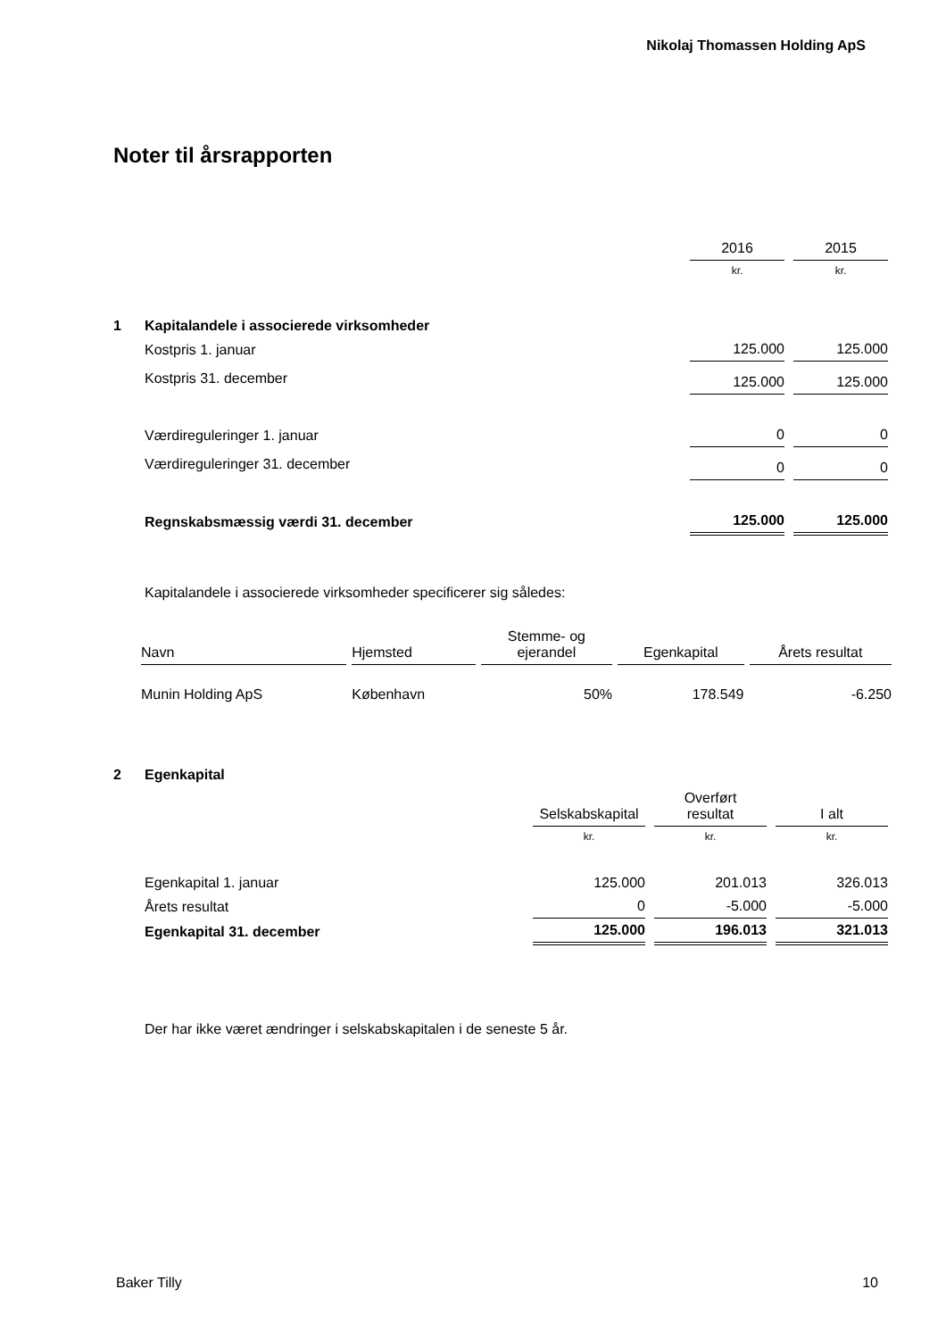Nikolaj Thomassen Holding ApS
Noter til årsrapporten
| | | 2016 | 2015 |
| | | kr. | kr. |
| 1 | Kapitalandele i associerede virksomheder | | |
| | Kostpris 1. januar | 125.000 | 125.000 |
| | Kostpris 31. december | 125.000 | 125.000 |
| | Værdireguleringer 1. januar | 0 | 0 |
| | Værdireguleringer 31. december | 0 | 0 |
| | Regnskabsmæssig værdi 31. december | 125.000 | 125.000 |
Kapitalandele i associerede virksomheder specificerer sig således:
| Navn | Hjemsted | Stemme- og ejerandel | Egenkapital | Årets resultat |
| --- | --- | --- | --- | --- |
| Munin Holding ApS | København | 50% | 178.549 | -6.250 |
| 2 | Egenkapital | | | |
| | | Selskabskapital | Overført resultat | I alt |
| | | kr. | kr. | kr. |
| | Egenkapital 1. januar | 125.000 | 201.013 | 326.013 |
| | Årets resultat | 0 | -5.000 | -5.000 |
| | Egenkapital 31. december | 125.000 | 196.013 | 321.013 |
Der har ikke været ændringer i selskabskapitalen i de seneste 5 år.
Baker Tilly 10